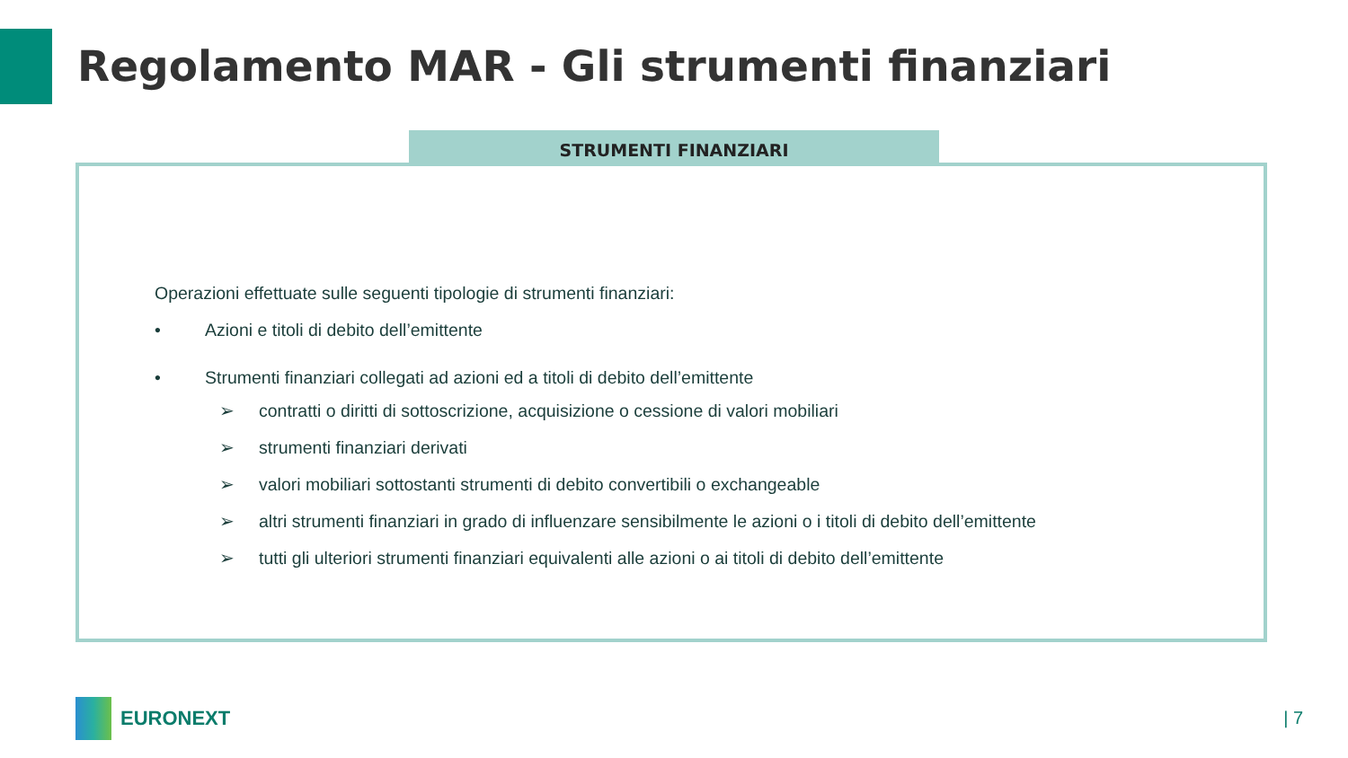Regolamento MAR - Gli strumenti finanziari
STRUMENTI FINANZIARI
Operazioni effettuate sulle seguenti tipologie di strumenti finanziari:
• Azioni e titoli di debito dell’emittente
• Strumenti finanziari collegati ad azioni ed a titoli di debito dell’emittente
➢ contratti o diritti di sottoscrizione, acquisizione o cessione di valori mobiliari
➢ strumenti finanziari derivati
➢ valori mobiliari sottostanti strumenti di debito convertibili o exchangeable
➢ altri strumenti finanziari in grado di influenzare sensibilmente le azioni o i titoli di debito dell’emittente
➢ tutti gli ulteriori strumenti finanziari equivalenti alle azioni o ai titoli di debito dell’emittente
EURONEXT | 7